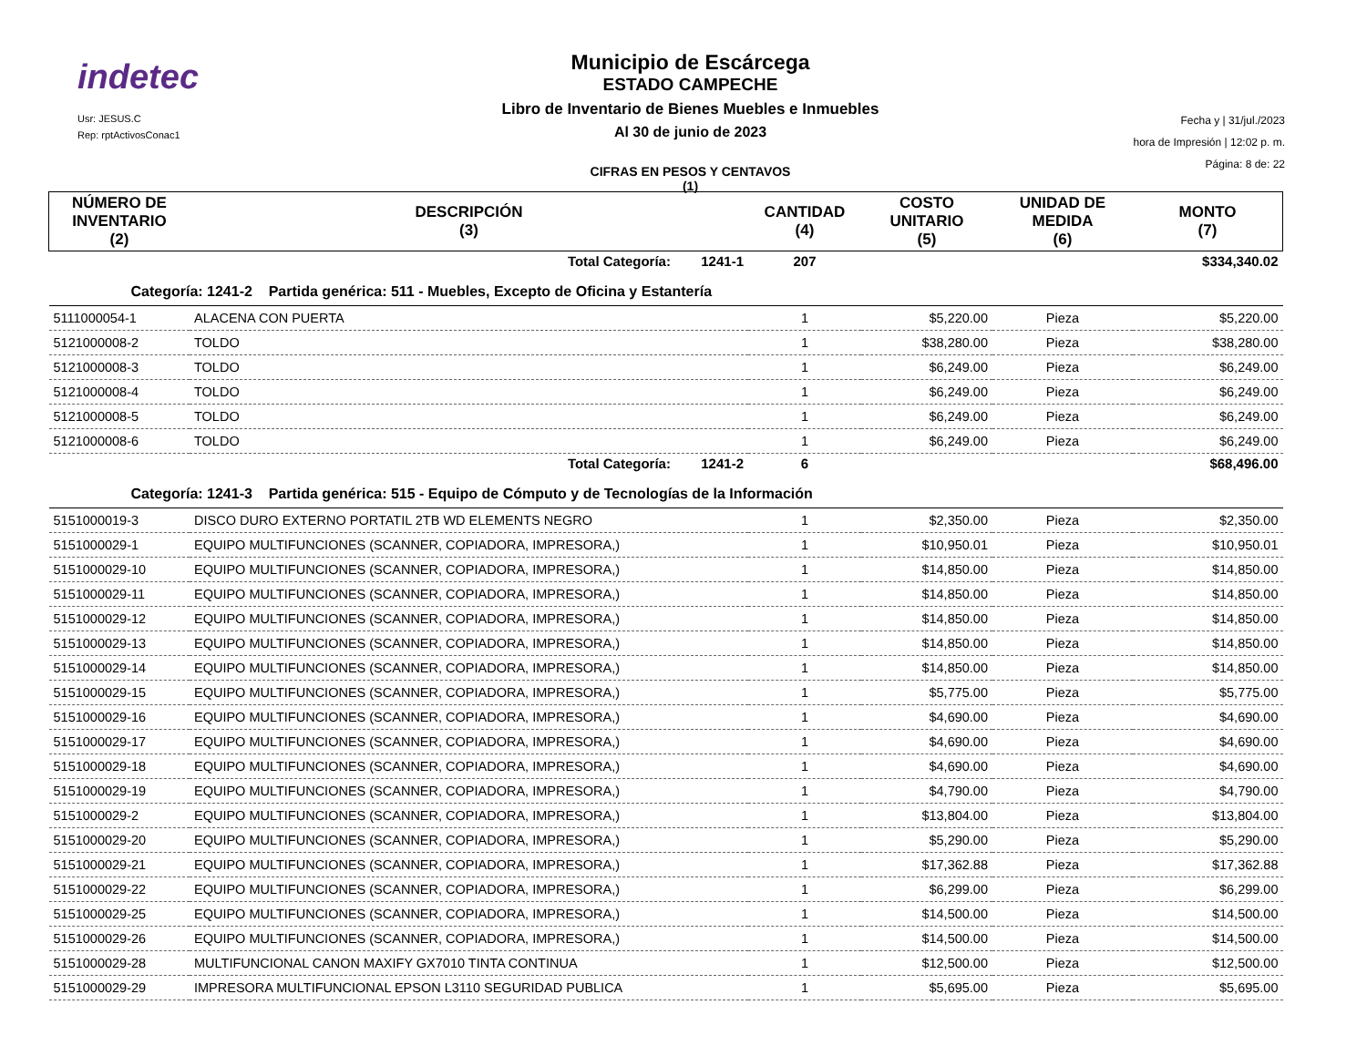indetec
Usr: JESUS.C
Rep: rptActivosConac1
Municipio de Escárcega
ESTADO CAMPECHE
Libro de Inventario de Bienes Muebles e Inmuebles
Al 30 de junio de 2023
CIFRAS EN PESOS Y CENTAVOS
(1)
Fecha y | 31/jul./2023
hora de Impresión | 12:02 p. m.
Página: 8 de: 22
| NÚMERO DE INVENTARIO (2) | DESCRIPCIÓN (3) | CANTIDAD (4) | COSTO UNITARIO (5) | UNIDAD DE MEDIDA (6) | MONTO (7) |
| --- | --- | --- | --- | --- | --- |
| | Total Categoría: 1241-1 | 207 | | | $334,340.02 |
| Categoría: 1241-2 Partida genérica: 511 - Muebles, Excepto de Oficina y Estantería | | | | | |
| 5111000054-1 | ALACENA CON PUERTA | 1 | $5,220.00 | Pieza | $5,220.00 |
| 5121000008-2 | TOLDO | 1 | $38,280.00 | Pieza | $38,280.00 |
| 5121000008-3 | TOLDO | 1 | $6,249.00 | Pieza | $6,249.00 |
| 5121000008-4 | TOLDO | 1 | $6,249.00 | Pieza | $6,249.00 |
| 5121000008-5 | TOLDO | 1 | $6,249.00 | Pieza | $6,249.00 |
| 5121000008-6 | TOLDO | 1 | $6,249.00 | Pieza | $6,249.00 |
| | Total Categoría: 1241-2 | 6 | | | $68,496.00 |
| Categoría: 1241-3 Partida genérica: 515 - Equipo de Cómputo y de Tecnologías de la Información | | | | | |
| 5151000019-3 | DISCO DURO EXTERNO PORTATIL 2TB WD ELEMENTS NEGRO | 1 | $2,350.00 | Pieza | $2,350.00 |
| 5151000029-1 | EQUIPO MULTIFUNCIONES (SCANNER, COPIADORA, IMPRESORA,) | 1 | $10,950.01 | Pieza | $10,950.01 |
| 5151000029-10 | EQUIPO MULTIFUNCIONES (SCANNER, COPIADORA, IMPRESORA,) | 1 | $14,850.00 | Pieza | $14,850.00 |
| 5151000029-11 | EQUIPO MULTIFUNCIONES (SCANNER, COPIADORA, IMPRESORA,) | 1 | $14,850.00 | Pieza | $14,850.00 |
| 5151000029-12 | EQUIPO MULTIFUNCIONES (SCANNER, COPIADORA, IMPRESORA,) | 1 | $14,850.00 | Pieza | $14,850.00 |
| 5151000029-13 | EQUIPO MULTIFUNCIONES (SCANNER, COPIADORA, IMPRESORA,) | 1 | $14,850.00 | Pieza | $14,850.00 |
| 5151000029-14 | EQUIPO MULTIFUNCIONES (SCANNER, COPIADORA, IMPRESORA,) | 1 | $14,850.00 | Pieza | $14,850.00 |
| 5151000029-15 | EQUIPO MULTIFUNCIONES (SCANNER, COPIADORA, IMPRESORA,) | 1 | $5,775.00 | Pieza | $5,775.00 |
| 5151000029-16 | EQUIPO MULTIFUNCIONES (SCANNER, COPIADORA, IMPRESORA,) | 1 | $4,690.00 | Pieza | $4,690.00 |
| 5151000029-17 | EQUIPO MULTIFUNCIONES (SCANNER, COPIADORA, IMPRESORA,) | 1 | $4,690.00 | Pieza | $4,690.00 |
| 5151000029-18 | EQUIPO MULTIFUNCIONES (SCANNER, COPIADORA, IMPRESORA,) | 1 | $4,690.00 | Pieza | $4,690.00 |
| 5151000029-19 | EQUIPO MULTIFUNCIONES (SCANNER, COPIADORA, IMPRESORA,) | 1 | $4,790.00 | Pieza | $4,790.00 |
| 5151000029-2 | EQUIPO MULTIFUNCIONES (SCANNER, COPIADORA, IMPRESORA,) | 1 | $13,804.00 | Pieza | $13,804.00 |
| 5151000029-20 | EQUIPO MULTIFUNCIONES (SCANNER, COPIADORA, IMPRESORA,) | 1 | $5,290.00 | Pieza | $5,290.00 |
| 5151000029-21 | EQUIPO MULTIFUNCIONES (SCANNER, COPIADORA, IMPRESORA,) | 1 | $17,362.88 | Pieza | $17,362.88 |
| 5151000029-22 | EQUIPO MULTIFUNCIONES (SCANNER, COPIADORA, IMPRESORA,) | 1 | $6,299.00 | Pieza | $6,299.00 |
| 5151000029-25 | EQUIPO MULTIFUNCIONES (SCANNER, COPIADORA, IMPRESORA,) | 1 | $14,500.00 | Pieza | $14,500.00 |
| 5151000029-26 | EQUIPO MULTIFUNCIONES (SCANNER, COPIADORA, IMPRESORA,) | 1 | $14,500.00 | Pieza | $14,500.00 |
| 5151000029-28 | MULTIFUNCIONAL CANON MAXIFY GX7010 TINTA CONTINUA | 1 | $12,500.00 | Pieza | $12,500.00 |
| 5151000029-29 | IMPRESORA MULTIFUNCIONAL EPSON L3110 SEGURIDAD PUBLICA | 1 | $5,695.00 | Pieza | $5,695.00 |